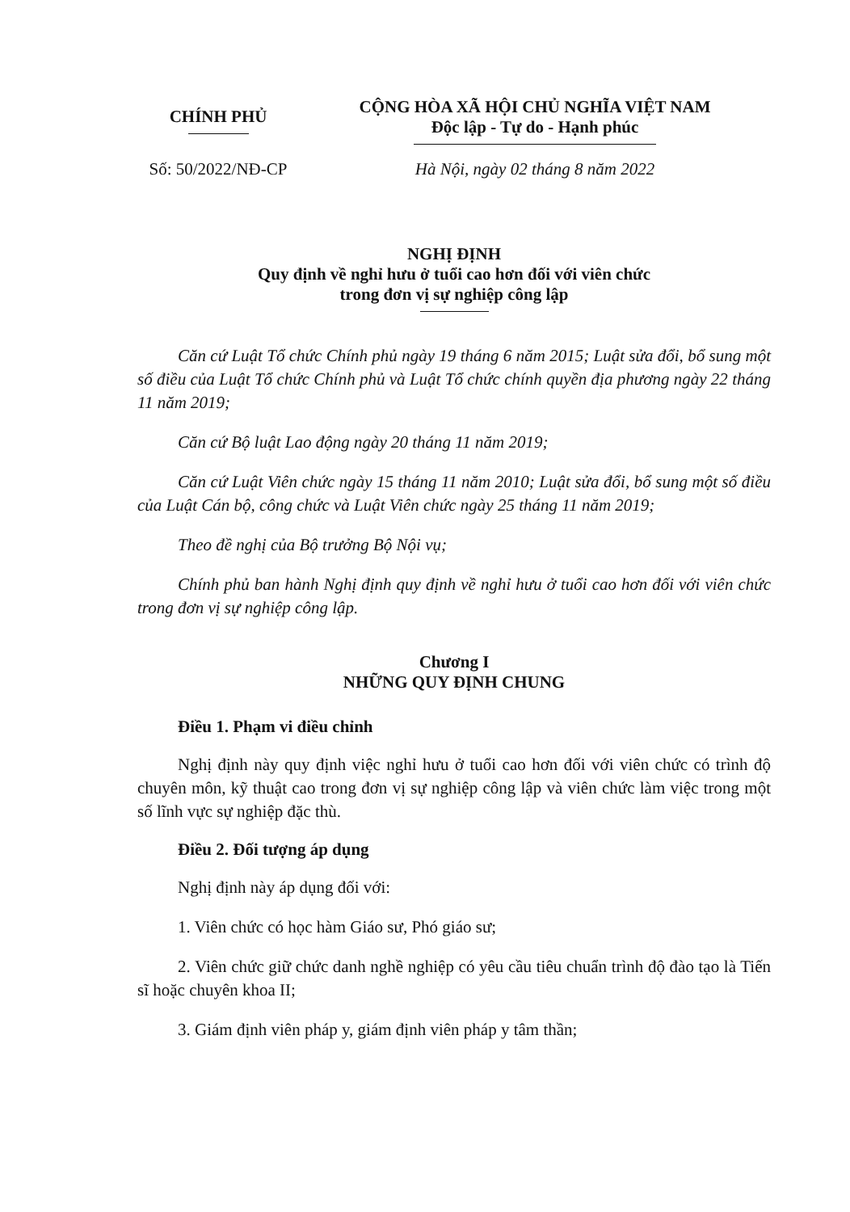CHÍNH PHỦ
CỘNG HÒA XÃ HỘI CHỦ NGHĨA VIỆT NAM
Độc lập - Tự do - Hạnh phúc
Số: 50/2022/NĐ-CP
Hà Nội, ngày 02 tháng 8 năm 2022
NGHỊ ĐỊNH
Quy định về nghỉ hưu ở tuổi cao hơn đối với viên chức
trong đơn vị sự nghiệp công lập
Căn cứ Luật Tổ chức Chính phủ ngày 19 tháng 6 năm 2015; Luật sửa đổi, bổ sung một số điều của Luật Tổ chức Chính phủ và Luật Tổ chức chính quyền địa phương ngày 22 tháng 11 năm 2019;
Căn cứ Bộ luật Lao động ngày 20 tháng 11 năm 2019;
Căn cứ Luật Viên chức ngày 15 tháng 11 năm 2010; Luật sửa đổi, bổ sung một số điều của Luật Cán bộ, công chức và Luật Viên chức ngày 25 tháng 11 năm 2019;
Theo đề nghị của Bộ trưởng Bộ Nội vụ;
Chính phủ ban hành Nghị định quy định về nghỉ hưu ở tuổi cao hơn đối với viên chức trong đơn vị sự nghiệp công lập.
Chương I
NHỮNG QUY ĐỊNH CHUNG
Điều 1. Phạm vi điều chỉnh
Nghị định này quy định việc nghỉ hưu ở tuổi cao hơn đối với viên chức có trình độ chuyên môn, kỹ thuật cao trong đơn vị sự nghiệp công lập và viên chức làm việc trong một số lĩnh vực sự nghiệp đặc thù.
Điều 2. Đối tượng áp dụng
Nghị định này áp dụng đối với:
1. Viên chức có học hàm Giáo sư, Phó giáo sư;
2. Viên chức giữ chức danh nghề nghiệp có yêu cầu tiêu chuẩn trình độ đào tạo là Tiến sĩ hoặc chuyên khoa II;
3. Giám định viên pháp y, giám định viên pháp y tâm thần;